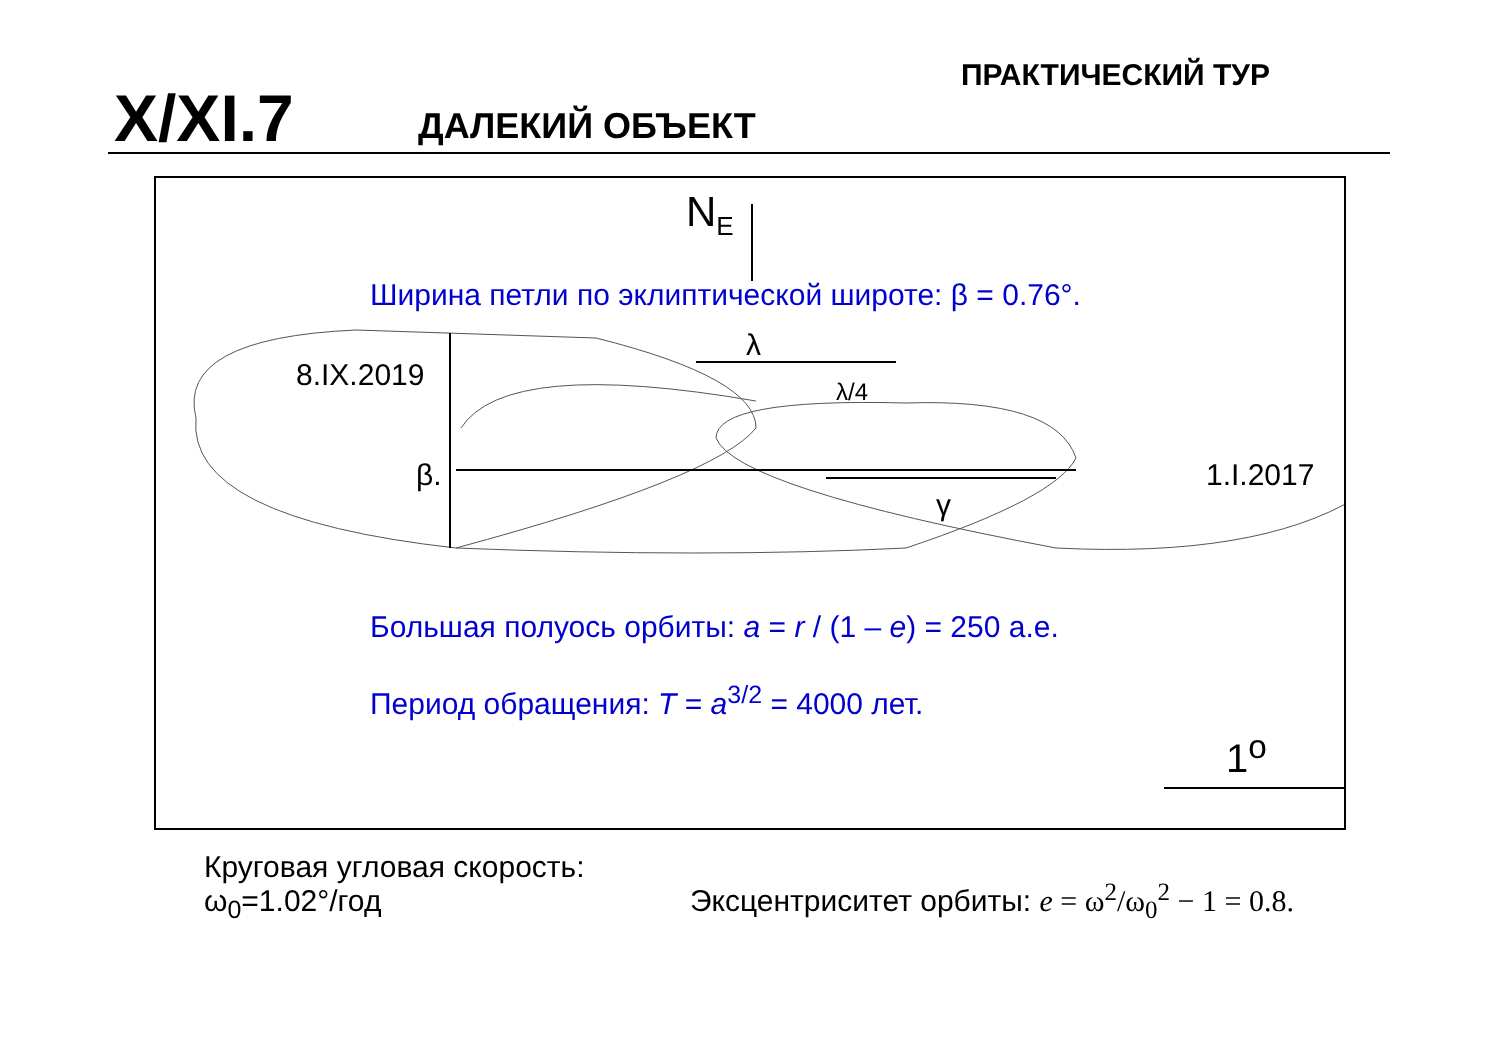X/XI.7 ДАЛЕКИЙ ОБЪЕКТ
ПРАКТИЧЕСКИЙ ТУР
N<sub>E</sub>
Ширина петли по эклиптической широте: β = 0.76°.
λ
8.IX.2019 λ/4
β. 1.I.2017
γ
Большая полуось орбиты: a = r / (1 – e) = 250 а.е.
Период обращения: T = a<sup>3/2</sup> = 4000 лет.
1<sup>o</sup>
Круговая угловая скорость:
ω<sub>0</sub>=1.02°/год
Эксцентриситет орбиты: e = ω<sup>2</sup>/ω<sub>0</sub><sup>2</sup> − 1 = 0.8.